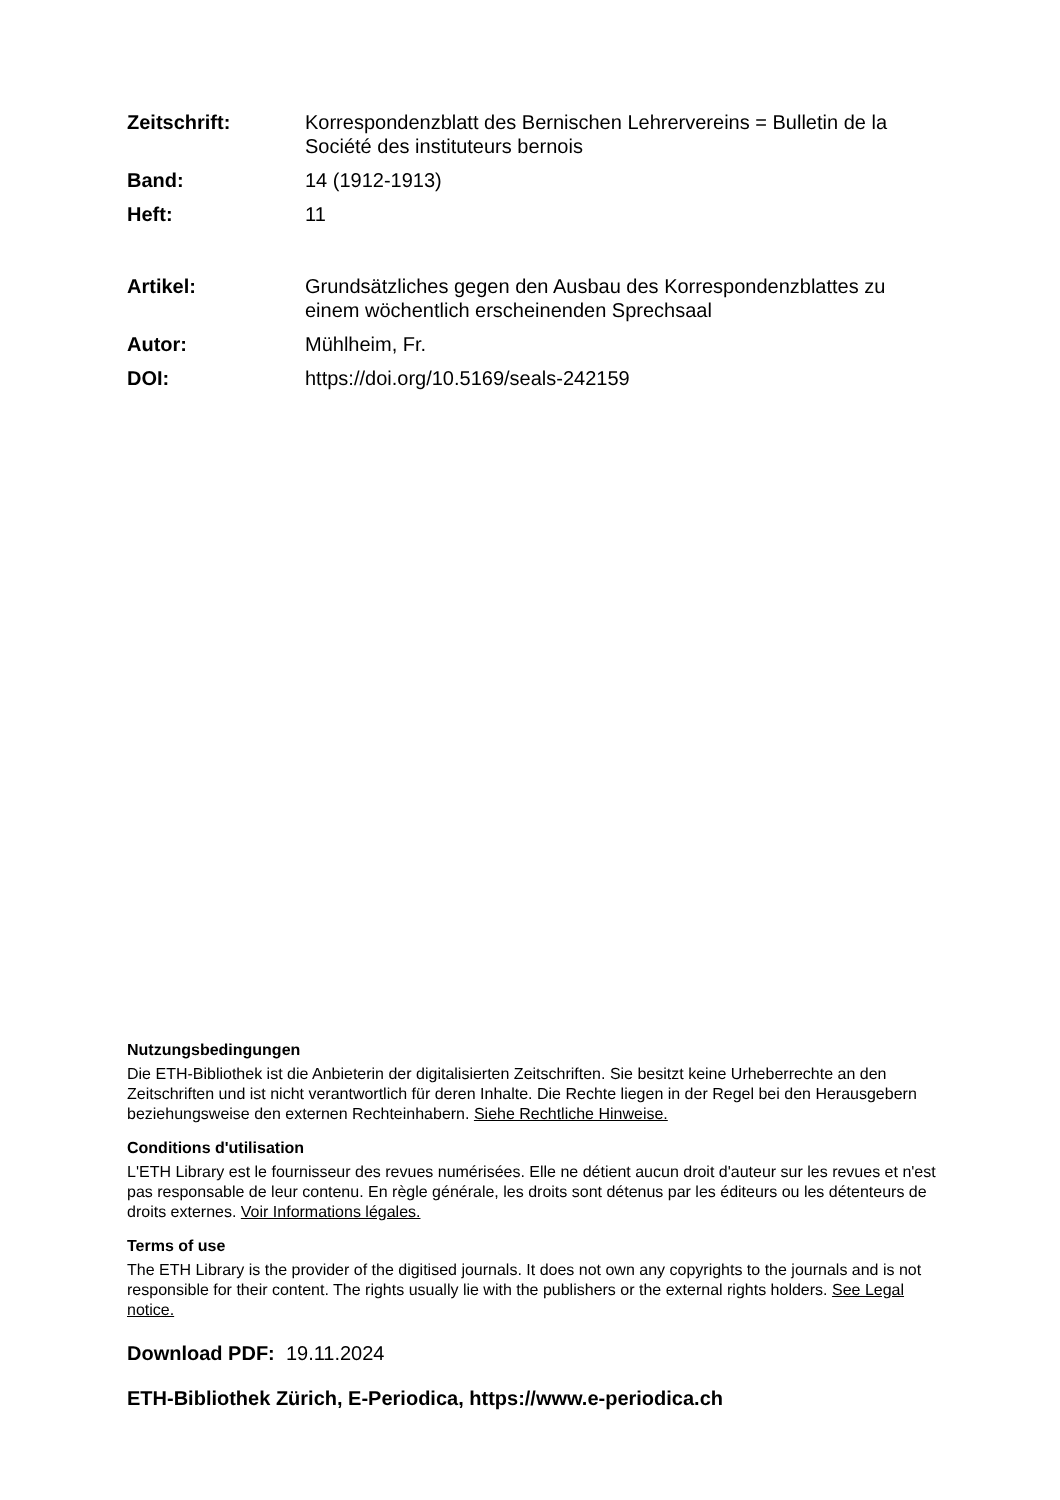Zeitschrift: Korrespondenzblatt des Bernischen Lehrervereins = Bulletin de la Société des instituteurs bernois
Band: 14 (1912-1913)
Heft: 11
Artikel: Grundsätzliches gegen den Ausbau des Korrespondenzblattes zu einem wöchentlich erscheinenden Sprechsaal
Autor: Mühlheim, Fr.
DOI: https://doi.org/10.5169/seals-242159
Nutzungsbedingungen
Die ETH-Bibliothek ist die Anbieterin der digitalisierten Zeitschriften. Sie besitzt keine Urheberrechte an den Zeitschriften und ist nicht verantwortlich für deren Inhalte. Die Rechte liegen in der Regel bei den Herausgebern beziehungsweise den externen Rechteinhabern. Siehe Rechtliche Hinweise.
Conditions d'utilisation
L'ETH Library est le fournisseur des revues numérisées. Elle ne détient aucun droit d'auteur sur les revues et n'est pas responsable de leur contenu. En règle générale, les droits sont détenus par les éditeurs ou les détenteurs de droits externes. Voir Informations légales.
Terms of use
The ETH Library is the provider of the digitised journals. It does not own any copyrights to the journals and is not responsible for their content. The rights usually lie with the publishers or the external rights holders. See Legal notice.
Download PDF: 19.11.2024
ETH-Bibliothek Zürich, E-Periodica, https://www.e-periodica.ch